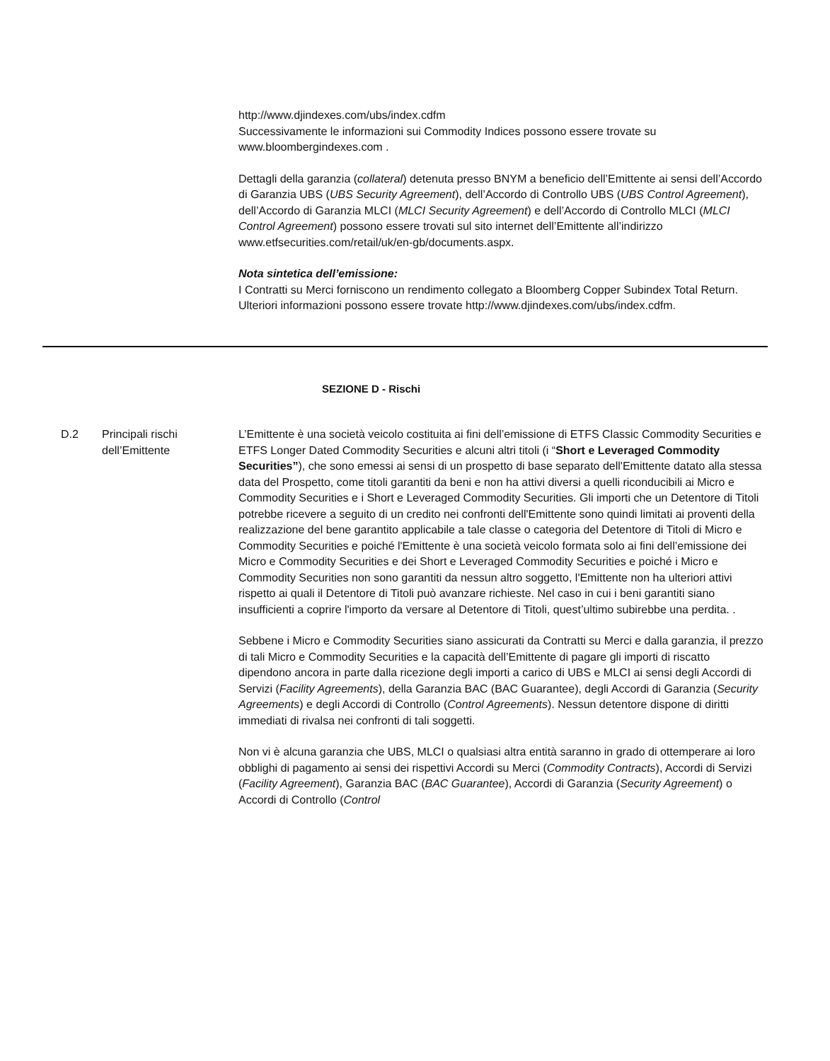http://www.djindexes.com/ubs/index.cdfm
Successivamente le informazioni sui Commodity Indices possono essere trovate su www.bloombergindexes.com .
Dettagli della garanzia (collateral) detenuta presso BNYM a beneficio dell’Emittente ai sensi dell’Accordo di Garanzia UBS (UBS Security Agreement), dell’Accordo di Controllo UBS (UBS Control Agreement), dell’Accordo di Garanzia MLCI (MLCI Security Agreement) e dell’Accordo di Controllo MLCI (MLCI Control Agreement) possono essere trovati sul sito internet dell’Emittente all’indirizzo www.etfsecurities.com/retail/uk/en-gb/documents.aspx.
Nota sintetica dell’emissione:
I Contratti su Merci forniscono un rendimento collegato a Bloomberg Copper Subindex Total Return. Ulteriori informazioni possono essere trovate http://www.djindexes.com/ubs/index.cdfm.
SEZIONE D - Rischi
D.2 Principali rischi dell’Emittente
L’Emittente è una società veicolo costituita ai fini dell’emissione di ETFS Classic Commodity Securities e ETFS Longer Dated Commodity Securities e alcuni altri titoli (i “Short e Leveraged Commodity Securities”), che sono emessi ai sensi di un prospetto di base separato dell'Emittente datato alla stessa data del Prospetto, come titoli garantiti da beni e non ha attivi diversi a quelli riconducibili ai Micro e Commodity Securities e i Short e Leveraged Commodity Securities. Gli importi che un Detentore di Titoli potrebbe ricevere a seguito di un credito nei confronti dell'Emittente sono quindi limitati ai proventi della realizzazione del bene garantito applicabile a tale classe o categoria del Detentore di Titoli di Micro e Commodity Securities e poiché l'Emittente è una società veicolo formata solo ai fini dell’emissione dei Micro e Commodity Securities e dei Short e Leveraged Commodity Securities e poiché i Micro e Commodity Securities non sono garantiti da nessun altro soggetto, l'Emittente non ha ulteriori attivi rispetto ai quali il Detentore di Titoli può avanzare richieste. Nel caso in cui i beni garantiti siano insufficienti a coprire l'importo da versare al Detentore di Titoli, quest’ultimo subirebbe una perdita. .
Sebbene i Micro e Commodity Securities siano assicurati da Contratti su Merci e dalla garanzia, il prezzo di tali Micro e Commodity Securities e la capacità dell’Emittente di pagare gli importi di riscatto dipendono ancora in parte dalla ricezione degli importi a carico di UBS e MLCI ai sensi degli Accordi di Servizi (Facility Agreements), della Garanzia BAC (BAC Guarantee), degli Accordi di Garanzia (Security Agreements) e degli Accordi di Controllo (Control Agreements). Nessun detentore dispone di diritti immediati di rivalsa nei confronti di tali soggetti.
Non vi è alcuna garanzia che UBS, MLCI o qualsiasi altra entità saranno in grado di ottemperare ai loro obblighi di pagamento ai sensi dei rispettivi Accordi su Merci (Commodity Contracts), Accordi di Servizi (Facility Agreement), Garanzia BAC (BAC Guarantee), Accordi di Garanzia (Security Agreement) o Accordi di Controllo (Control